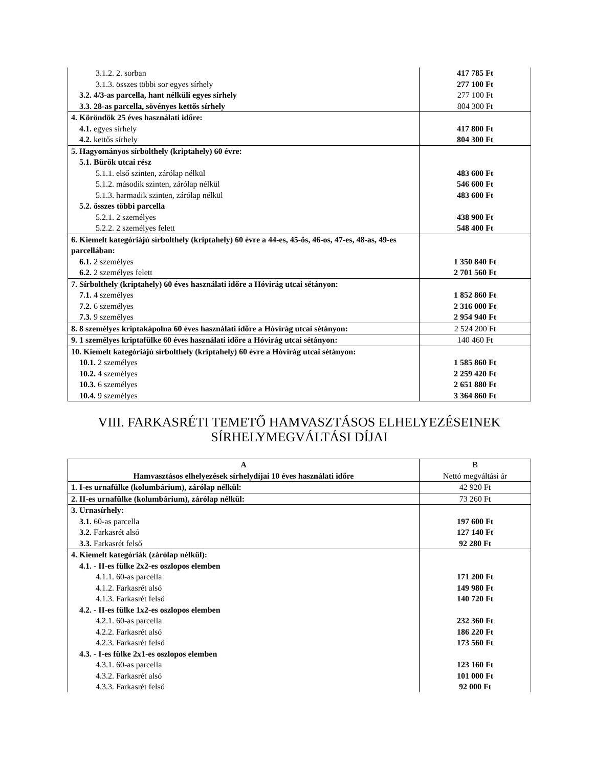| 3.1.2. 2. sorban | 417 785 Ft |
| 3.1.3. összes többi sor egyes sírhely | 277 100 Ft |
| 3.2. 4/3-as parcella, hant nélküli egyes sírhely | 277 100 Ft |
| 3.3. 28-as parcella, sövényes kettős sírhely | 804 300 Ft |
| 4. Köröndök 25 éves használati időre: | |
| 4.1. egyes sírhely | 417 800 Ft |
| 4.2. kettős sírhely | 804 300 Ft |
| 5. Hagyományos sírbolthely (kriptahely) 60 évre: | |
| 5.1. Bürök utcai rész | |
| 5.1.1. első szinten, zárólap nélkül | 483 600 Ft |
| 5.1.2. második szinten, zárólap nélkül | 546 600 Ft |
| 5.1.3. harmadik szinten, zárólap nélkül | 483 600 Ft |
| 5.2. összes többi parcella | |
| 5.2.1. 2 személyes | 438 900 Ft |
| 5.2.2. 2 személyes felett | 548 400 Ft |
| 6. Kiemelt kategóriájú sírbolthely (kriptahely) 60 évre a 44-es, 45-ös, 46-os, 47-es, 48-as, 49-es parcellában: | |
| 6.1. 2 személyes | 1 350 840 Ft |
| 6.2. 2 személyes felett | 2 701 560 Ft |
| 7. Sírbolthely (kriptahely) 60 éves használati időre a Hóvirág utcai sétányon: | |
| 7.1. 4 személyes | 1 852 860 Ft |
| 7.2. 6 személyes | 2 316 000 Ft |
| 7.3. 9 személyes | 2 954 940 Ft |
| 8. 8 személyes kriptakápolna 60 éves használati időre a Hóvirág utcai sétányon: | 2 524 200 Ft |
| 9. 1 személyes kriptafülke 60 éves használati időre a Hóvirág utcai sétányon: | 140 460 Ft |
| 10. Kiemelt kategóriájú sírbolthely (kriptahely) 60 évre a Hóvirág utcai sétányon: | |
| 10.1. 2 személyes | 1 585 860 Ft |
| 10.2. 4 személyes | 2 259 420 Ft |
| 10.3. 6 személyes | 2 651 880 Ft |
| 10.4. 9 személyes | 3 364 860 Ft |
VIII. FARKASRÉTI TEMETŐ HAMVASZTÁSOS ELHELYEZÉSEINEK
SÍRHELYMEGVÁLTÁSI DÍJAI
| A Hamvasztásos elhelyezések sírhelydíjai 10 éves használati időre | B Nettó megváltási ár |
| --- | --- |
| 1. I-es urnafülke (kolumbárium), zárólap nélkül: | 42 920 Ft |
| 2. II-es urnafülke (kolumbárium), zárólap nélkül: | 73 260 Ft |
| 3. Urnasírhely: | |
| 3.1. 60-as parcella | 197 600 Ft |
| 3.2. Farkasrét alsó | 127 140 Ft |
| 3.3. Farkasrét felső | 92 280 Ft |
| 4. Kiemelt kategóriák (zárólap nélkül): | |
| 4.1. - II-es fülke 2x2-es oszlopos elemben | |
| 4.1.1. 60-as parcella | 171 200 Ft |
| 4.1.2. Farkasrét alsó | 149 980 Ft |
| 4.1.3. Farkasrét felső | 140 720 Ft |
| 4.2. - II-es fülke 1x2-es oszlopos elemben | |
| 4.2.1. 60-as parcella | 232 360 Ft |
| 4.2.2. Farkasrét alsó | 186 220 Ft |
| 4.2.3. Farkasrét felső | 173 560 Ft |
| 4.3. - I-es fülke 2x1-es oszlopos elemben | |
| 4.3.1. 60-as parcella | 123 160 Ft |
| 4.3.2. Farkasrét alsó | 101 000 Ft |
| 4.3.3. Farkasrét felső | 92 000 Ft |